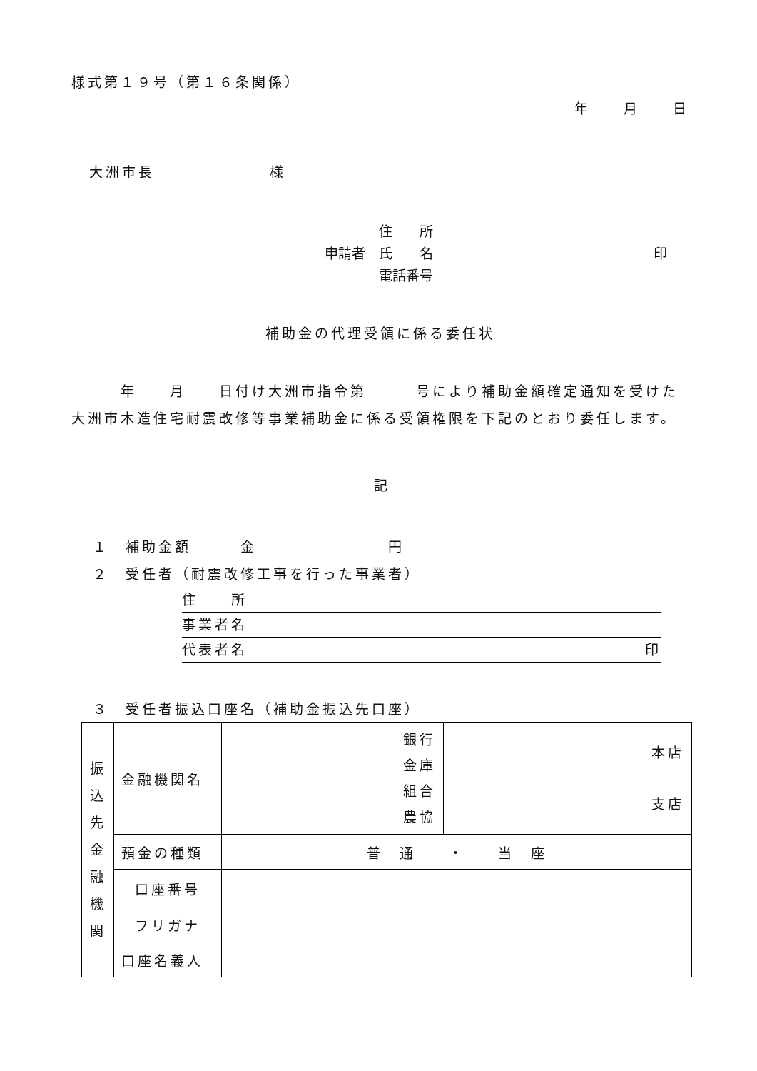様式第１９号（第１６条関係）
年　　月　　日
大洲市長　　　　　　　様
　　　　住　　所
申請者　氏　　名 印
　　　　電話番号
補助金の代理受領に係る委任状
　　　年　　月　　日付け大洲市指令第　　　号により補助金額確定通知を受けた大洲市木造住宅耐震改修等事業補助金に係る受領権限を下記のとおり委任します。
記
１　補助金額　　　金　　　　　　　　円
２　受任者（耐震改修工事を行った事業者）
住　　所
事業者名
代表者名 印
３　受任者振込口座名（補助金振込先口座）
| 振 込 先 金 融 機 関 | 金融機関名 | 銀行 金庫 組合 農協 | 本店 支店 |
| | 預金の種類 | 普 通 ・ 当 座 | |
| | 口座番号 | | |
| | フリガナ | | |
| | 口座名義人 | | |